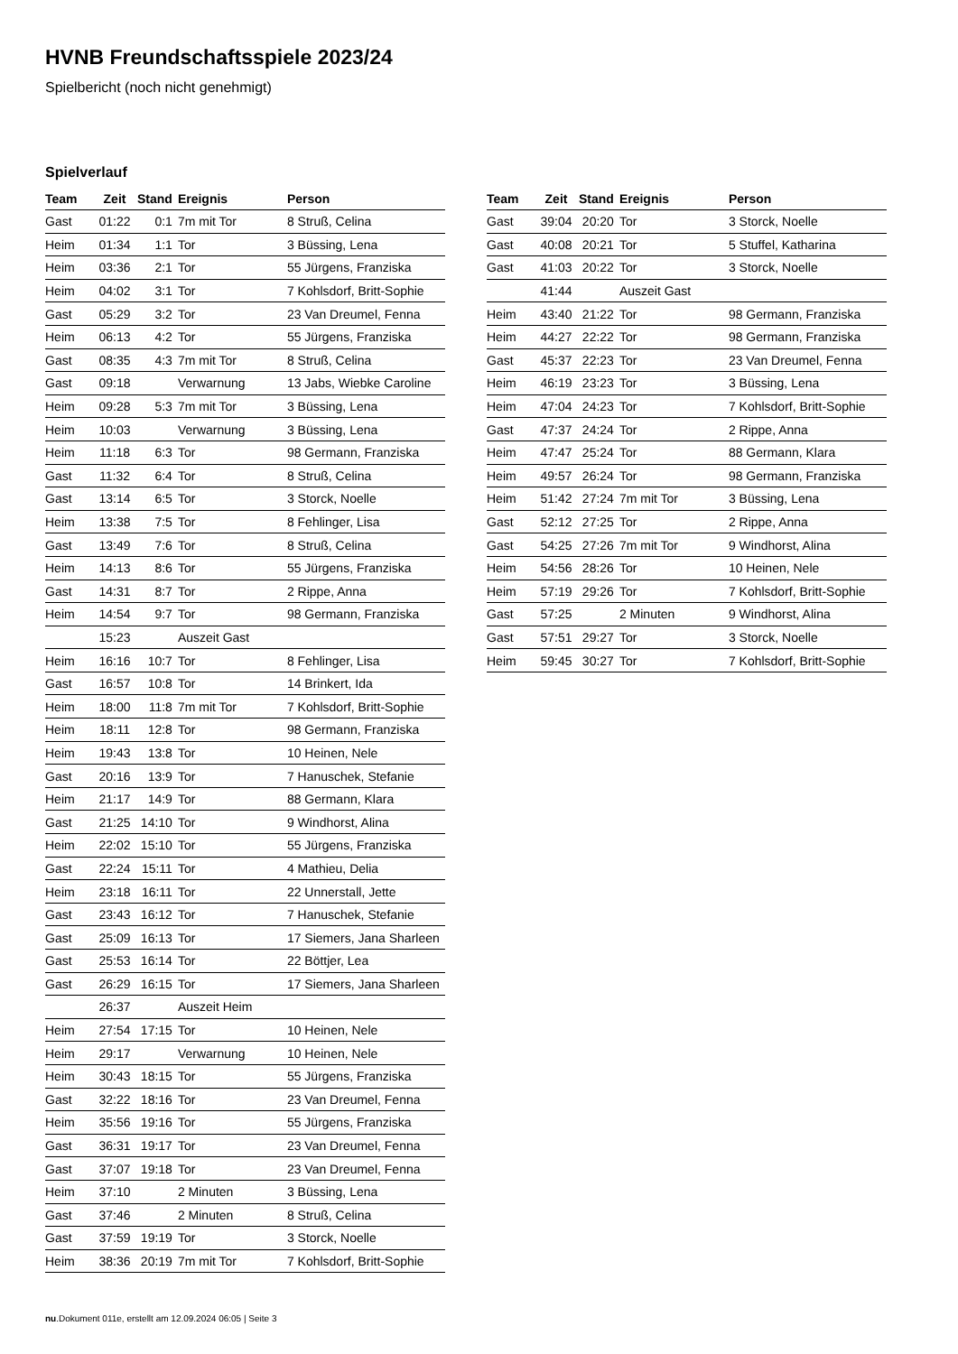HVNB Freundschaftsspiele 2023/24
Spielbericht (noch nicht genehmigt)
Spielverlauf
| Team | Zeit | Stand | Ereignis | Person |
| --- | --- | --- | --- | --- |
| Gast | 01:22 | 0:1 | 7m mit Tor | 8 Struß, Celina |
| Heim | 01:34 | 1:1 | Tor | 3 Büssing, Lena |
| Heim | 03:36 | 2:1 | Tor | 55 Jürgens, Franziska |
| Heim | 04:02 | 3:1 | Tor | 7 Kohlsdorf, Britt-Sophie |
| Gast | 05:29 | 3:2 | Tor | 23 Van Dreumel, Fenna |
| Heim | 06:13 | 4:2 | Tor | 55 Jürgens, Franziska |
| Gast | 08:35 | 4:3 | 7m mit Tor | 8 Struß, Celina |
| Gast | 09:18 | | Verwarnung | 13 Jabs, Wiebke Caroline |
| Heim | 09:28 | 5:3 | 7m mit Tor | 3 Büssing, Lena |
| Heim | 10:03 | | Verwarnung | 3 Büssing, Lena |
| Heim | 11:18 | 6:3 | Tor | 98 Germann, Franziska |
| Gast | 11:32 | 6:4 | Tor | 8 Struß, Celina |
| Gast | 13:14 | 6:5 | Tor | 3 Storck, Noelle |
| Heim | 13:38 | 7:5 | Tor | 8 Fehlinger, Lisa |
| Gast | 13:49 | 7:6 | Tor | 8 Struß, Celina |
| Heim | 14:13 | 8:6 | Tor | 55 Jürgens, Franziska |
| Gast | 14:31 | 8:7 | Tor | 2 Rippe, Anna |
| Heim | 14:54 | 9:7 | Tor | 98 Germann, Franziska |
| | 15:23 | | Auszeit Gast | |
| Heim | 16:16 | 10:7 | Tor | 8 Fehlinger, Lisa |
| Gast | 16:57 | 10:8 | Tor | 14 Brinkert, Ida |
| Heim | 18:00 | 11:8 | 7m mit Tor | 7 Kohlsdorf, Britt-Sophie |
| Heim | 18:11 | 12:8 | Tor | 98 Germann, Franziska |
| Heim | 19:43 | 13:8 | Tor | 10 Heinen, Nele |
| Gast | 20:16 | 13:9 | Tor | 7 Hanuschek, Stefanie |
| Heim | 21:17 | 14:9 | Tor | 88 Germann, Klara |
| Gast | 21:25 | 14:10 | Tor | 9 Windhorst, Alina |
| Heim | 22:02 | 15:10 | Tor | 55 Jürgens, Franziska |
| Gast | 22:24 | 15:11 | Tor | 4 Mathieu, Delia |
| Heim | 23:18 | 16:11 | Tor | 22 Unnerstall, Jette |
| Gast | 23:43 | 16:12 | Tor | 7 Hanuschek, Stefanie |
| Gast | 25:09 | 16:13 | Tor | 17 Siemers, Jana Sharleen |
| Gast | 25:53 | 16:14 | Tor | 22 Böttjer, Lea |
| Gast | 26:29 | 16:15 | Tor | 17 Siemers, Jana Sharleen |
| | 26:37 | | Auszeit Heim | |
| Heim | 27:54 | 17:15 | Tor | 10 Heinen, Nele |
| Heim | 29:17 | | Verwarnung | 10 Heinen, Nele |
| Heim | 30:43 | 18:15 | Tor | 55 Jürgens, Franziska |
| Gast | 32:22 | 18:16 | Tor | 23 Van Dreumel, Fenna |
| Heim | 35:56 | 19:16 | Tor | 55 Jürgens, Franziska |
| Gast | 36:31 | 19:17 | Tor | 23 Van Dreumel, Fenna |
| Gast | 37:07 | 19:18 | Tor | 23 Van Dreumel, Fenna |
| Heim | 37:10 | | 2 Minuten | 3 Büssing, Lena |
| Gast | 37:46 | | 2 Minuten | 8 Struß, Celina |
| Gast | 37:59 | 19:19 | Tor | 3 Storck, Noelle |
| Heim | 38:36 | 20:19 | 7m mit Tor | 7 Kohlsdorf, Britt-Sophie |
| Team | Zeit | Stand | Ereignis | Person |
| --- | --- | --- | --- | --- |
| Gast | 39:04 | 20:20 | Tor | 3 Storck, Noelle |
| Gast | 40:08 | 20:21 | Tor | 5 Stuffel, Katharina |
| Gast | 41:03 | 20:22 | Tor | 3 Storck, Noelle |
| | 41:44 | | Auszeit Gast | |
| Heim | 43:40 | 21:22 | Tor | 98 Germann, Franziska |
| Heim | 44:27 | 22:22 | Tor | 98 Germann, Franziska |
| Gast | 45:37 | 22:23 | Tor | 23 Van Dreumel, Fenna |
| Heim | 46:19 | 23:23 | Tor | 3 Büssing, Lena |
| Heim | 47:04 | 24:23 | Tor | 7 Kohlsdorf, Britt-Sophie |
| Gast | 47:37 | 24:24 | Tor | 2 Rippe, Anna |
| Heim | 47:47 | 25:24 | Tor | 88 Germann, Klara |
| Heim | 49:57 | 26:24 | Tor | 98 Germann, Franziska |
| Heim | 51:42 | 27:24 | 7m mit Tor | 3 Büssing, Lena |
| Gast | 52:12 | 27:25 | Tor | 2 Rippe, Anna |
| Gast | 54:25 | 27:26 | 7m mit Tor | 9 Windhorst, Alina |
| Heim | 54:56 | 28:26 | Tor | 10 Heinen, Nele |
| Heim | 57:19 | 29:26 | Tor | 7 Kohlsdorf, Britt-Sophie |
| Gast | 57:25 | | 2 Minuten | 9 Windhorst, Alina |
| Gast | 57:51 | 29:27 | Tor | 3 Storck, Noelle |
| Heim | 59:45 | 30:27 | Tor | 7 Kohlsdorf, Britt-Sophie |
nu.Dokument 011e, erstellt am 12.09.2024 06:05 | Seite 3